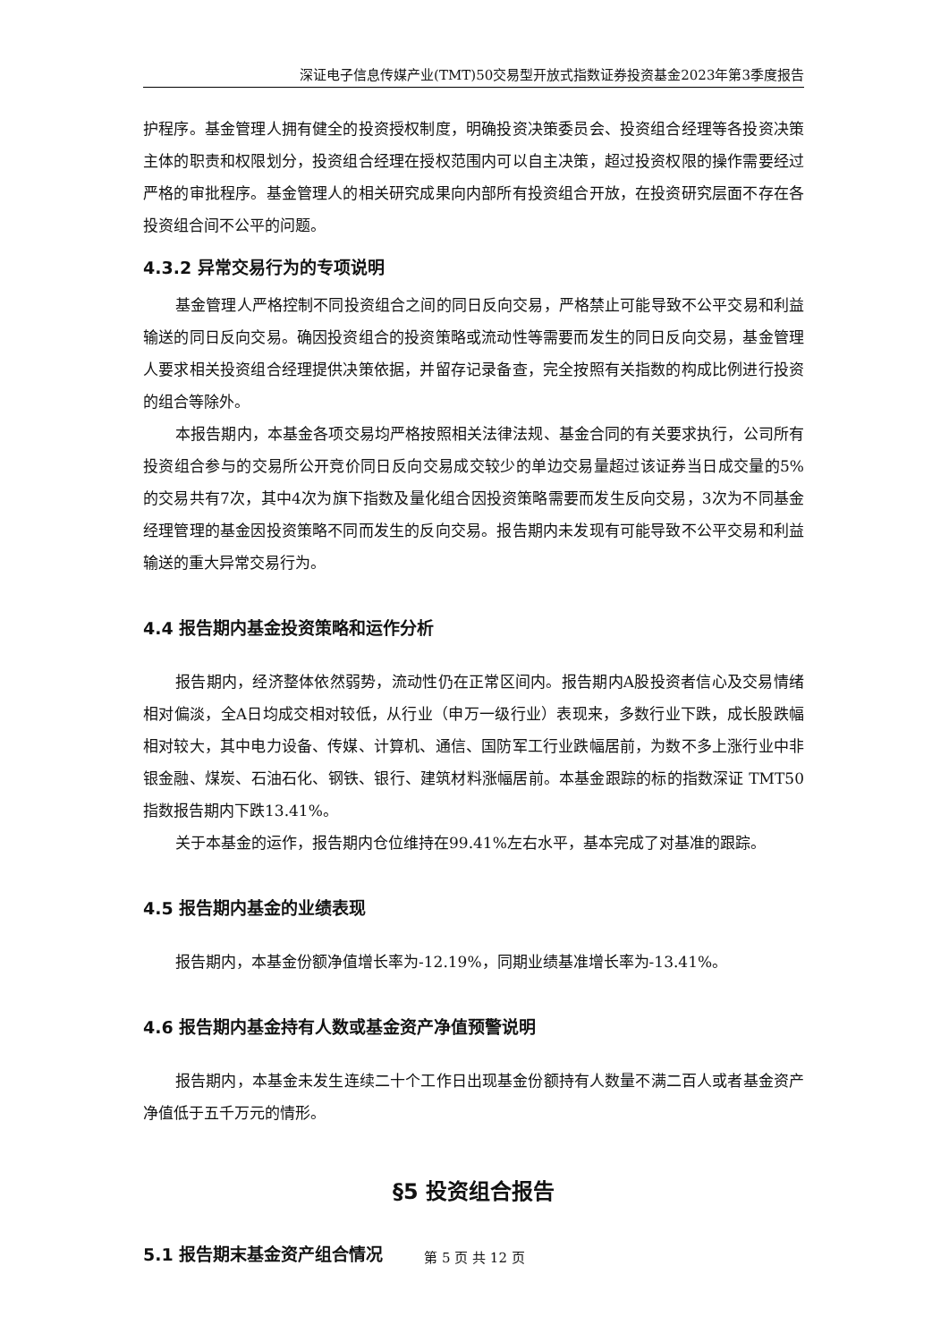深证电子信息传媒产业(TMT)50交易型开放式指数证券投资基金2023年第3季度报告
护程序。基金管理人拥有健全的投资授权制度，明确投资决策委员会、投资组合经理等各投资决策主体的职责和权限划分，投资组合经理在授权范围内可以自主决策，超过投资权限的操作需要经过严格的审批程序。基金管理人的相关研究成果向内部所有投资组合开放，在投资研究层面不存在各投资组合间不公平的问题。
4.3.2 异常交易行为的专项说明
基金管理人严格控制不同投资组合之间的同日反向交易，严格禁止可能导致不公平交易和利益输送的同日反向交易。确因投资组合的投资策略或流动性等需要而发生的同日反向交易，基金管理人要求相关投资组合经理提供决策依据，并留存记录备查，完全按照有关指数的构成比例进行投资的组合等除外。
本报告期内，本基金各项交易均严格按照相关法律法规、基金合同的有关要求执行，公司所有投资组合参与的交易所公开竞价同日反向交易成交较少的单边交易量超过该证券当日成交量的5%的交易共有7次，其中4次为旗下指数及量化组合因投资策略需要而发生反向交易，3次为不同基金经理管理的基金因投资策略不同而发生的反向交易。报告期内未发现有可能导致不公平交易和利益输送的重大异常交易行为。
4.4 报告期内基金投资策略和运作分析
报告期内，经济整体依然弱势，流动性仍在正常区间内。报告期内A股投资者信心及交易情绪相对偏淡，全A日均成交相对较低，从行业（申万一级行业）表现来，多数行业下跌，成长股跌幅相对较大，其中电力设备、传媒、计算机、通信、国防军工行业跌幅居前，为数不多上涨行业中非银金融、煤炭、石油石化、钢铁、银行、建筑材料涨幅居前。本基金跟踪的标的指数深证 TMT50 指数报告期内下跌13.41%。
关于本基金的运作，报告期内仓位维持在99.41%左右水平，基本完成了对基准的跟踪。
4.5 报告期内基金的业绩表现
报告期内，本基金份额净值增长率为-12.19%，同期业绩基准增长率为-13.41%。
4.6 报告期内基金持有人数或基金资产净值预警说明
报告期内，本基金未发生连续二十个工作日出现基金份额持有人数量不满二百人或者基金资产净值低于五千万元的情形。
§5 投资组合报告
5.1 报告期末基金资产组合情况
第 5 页 共 12 页